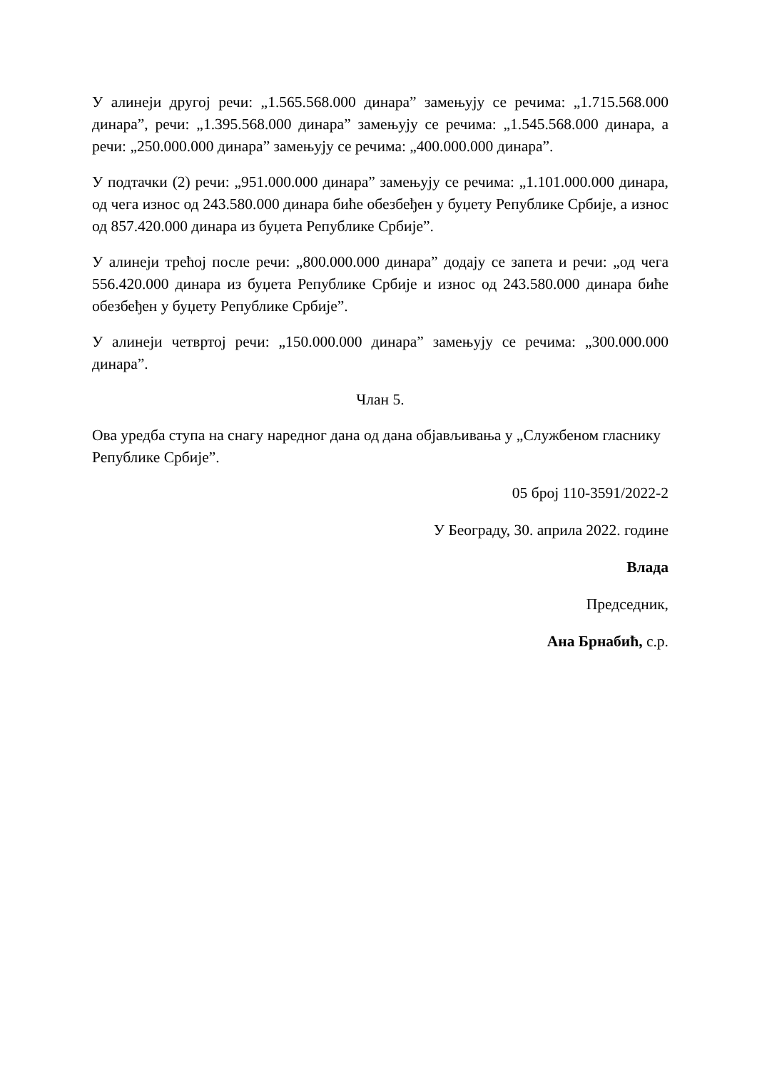У алинеји другој речи: „1.565.568.000 динара” замењују се речима: „1.715.568.000 динара”, речи: „1.395.568.000 динара” замењују се речима: „1.545.568.000 динара, а речи: „250.000.000 динара” замењују се речима: „400.000.000 динара”.
У подтачки (2) речи: „951.000.000 динара” замењују се речима: „1.101.000.000 динара, од чега износ од 243.580.000 динара биће обезбеђен у буџету Републике Србије, а износ од 857.420.000 динара из буџета Републике Србије”.
У алинеји трећој после речи: „800.000.000 динара” додају се запета и речи: „од чега 556.420.000 динара из буџета Републике Србије и износ од 243.580.000 динара биће обезбеђен у буџету Републике Србије”.
У алинеји четвртој речи: „150.000.000 динара” замењују се речима: „300.000.000 динара”.
Члан 5.
Ова уредба ступа на снагу наредног дана од дана објављивања у „Службеном гласнику Републике Србије”.
05 број 110-3591/2022-2
У Београду, 30. априла 2022. године
Влада
Председник,
Ана Брнабић, с.р.